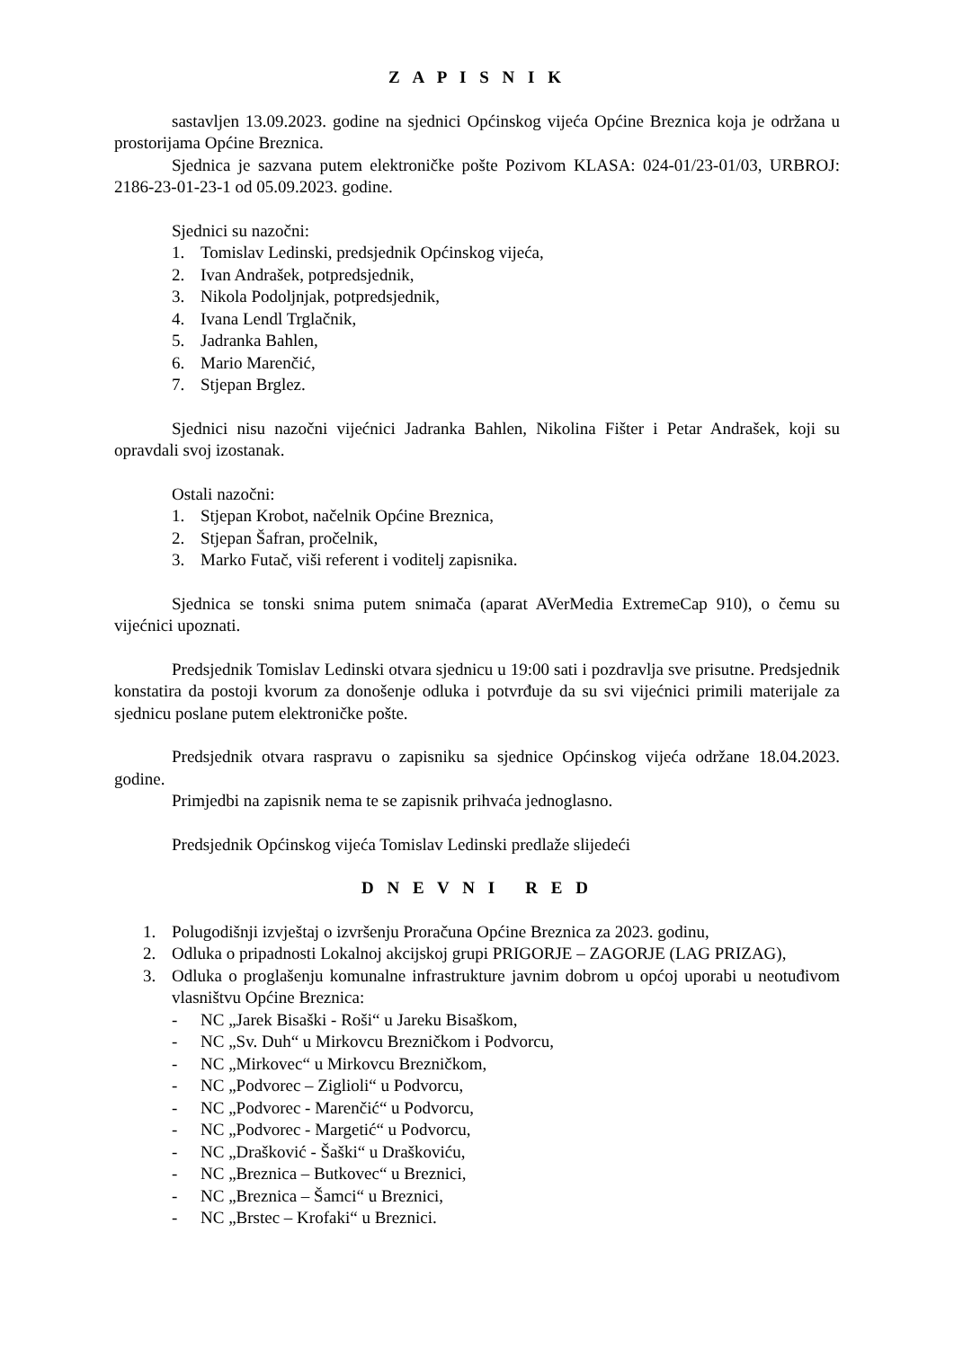Z A P I S N I K
sastavljen 13.09.2023. godine na sjednici Općinskog vijeća Općine Breznica koja je održana u prostorijama Općine Breznica.
Sjednica je sazvana putem elektroničke pošte Pozivom KLASA: 024-01/23-01/03, URBROJ: 2186-23-01-23-1 od 05.09.2023. godine.
Sjednici su nazočni:
1. Tomislav Ledinski, predsjednik Općinskog vijeća,
2. Ivan Andrašek, potpredsjednik,
3. Nikola Podoljnjak, potpredsjednik,
4. Ivana Lendl Trglačnik,
5. Jadranka Bahlen,
6. Mario Marenčić,
7. Stjepan Brglez.
Sjednici nisu nazočni vijećnici Jadranka Bahlen, Nikolina Fišter i Petar Andrašek, koji su opravdali svoj izostanak.
Ostali nazočni:
1. Stjepan Krobot, načelnik Općine Breznica,
2. Stjepan Šafran, pročelnik,
3. Marko Futač, viši referent i voditelj zapisnika.
Sjednica se tonski snima putem snimača (aparat AVerMedia ExtremeCap 910), o čemu su vijećnici upoznati.
Predsjednik Tomislav Ledinski otvara sjednicu u 19:00 sati i pozdravlja sve prisutne. Predsjednik konstatira da postoji kvorum za donošenje odluka i potvrđuje da su svi vijećnici primili materijale za sjednicu poslane putem elektroničke pošte.
Predsjednik otvara raspravu o zapisniku sa sjednice Općinskog vijeća održane 18.04.2023. godine.
Primjedbi na zapisnik nema te se zapisnik prihvaća jednoglasno.
Predsjednik Općinskog vijeća Tomislav Ledinski predlaže slijedeći
D N E V N I R E D
1. Polugodišnji izvještaj o izvršenju Proračuna Općine Breznica za 2023. godinu,
2. Odluka o pripadnosti Lokalnoj akcijskoj grupi PRIGORJE – ZAGORJE (LAG PRIZAG),
3. Odluka o proglašenju komunalne infrastrukture javnim dobrom u općoj uporabi u neotuđivom vlasništvu Općine Breznica:
- NC „Jarek Bisaški - Roši“ u Jareku Bisaškom,
- NC „Sv. Duh“ u Mirkovcu Brezničkom i Podvorcu,
- NC „Mirkovec“ u Mirkovcu Brezničkom,
- NC „Podvorec – Ziglioli“ u Podvorcu,
- NC „Podvorec - Marenčić“ u Podvorcu,
- NC „Podvorec - Margetić“ u Podvorcu,
- NC „Drašković - Šaški“ u Draškoviću,
- NC „Breznica – Butkovec“ u Breznici,
- NC „Breznica – Šamci“ u Breznici,
- NC „Brstec – Krofaki“ u Breznici.